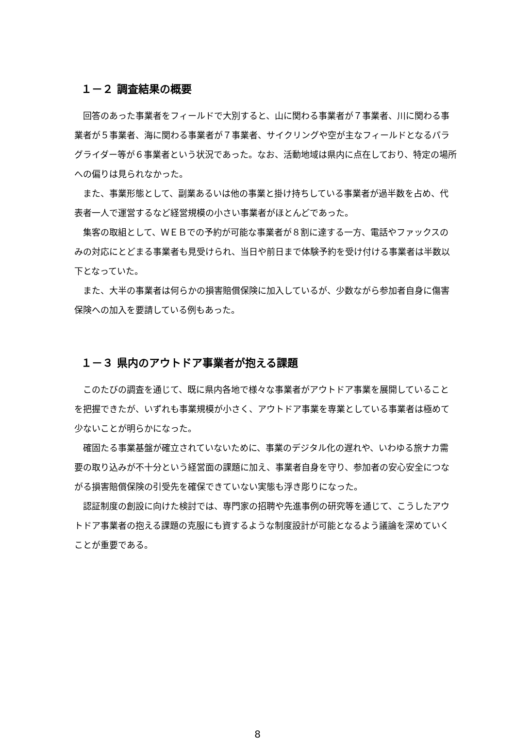１－２ 調査結果の概要
回答のあった事業者をフィールドで大別すると、山に関わる事業者が７事業者、川に関わる事業者が５事業者、海に関わる事業者が７事業者、サイクリングや空が主なフィールドとなるパラグライダー等が６事業者という状況であった。なお、活動地域は県内に点在しており、特定の場所への偏りは見られなかった。
また、事業形態として、副業あるいは他の事業と掛け持ちしている事業者が過半数を占め、代表者一人で運営するなど経営規模の小さい事業者がほとんどであった。
集客の取組として、ＷＥＢでの予約が可能な事業者が８割に達する一方、電話やファックスのみの対応にとどまる事業者も見受けられ、当日や前日まで体験予約を受け付ける事業者は半数以下となっていた。
また、大半の事業者は何らかの損害賠償保険に加入しているが、少数ながら参加者自身に傷害保険への加入を要請している例もあった。
１－３ 県内のアウトドア事業者が抱える課題
このたびの調査を通じて、既に県内各地で様々な事業者がアウトドア事業を展開していることを把握できたが、いずれも事業規模が小さく、アウトドア事業を専業としている事業者は極めて少ないことが明らかになった。
確固たる事業基盤が確立されていないために、事業のデジタル化の遅れや、いわゆる旅ナカ需要の取り込みが不十分という経営面の課題に加え、事業者自身を守り、参加者の安心安全につながる損害賠償保険の引受先を確保できていない実態も浮き彫りになった。
認証制度の創設に向けた検討では、専門家の招聘や先進事例の研究等を通じて、こうしたアウトドア事業者の抱える課題の克服にも資するような制度設計が可能となるよう議論を深めていくことが重要である。
8